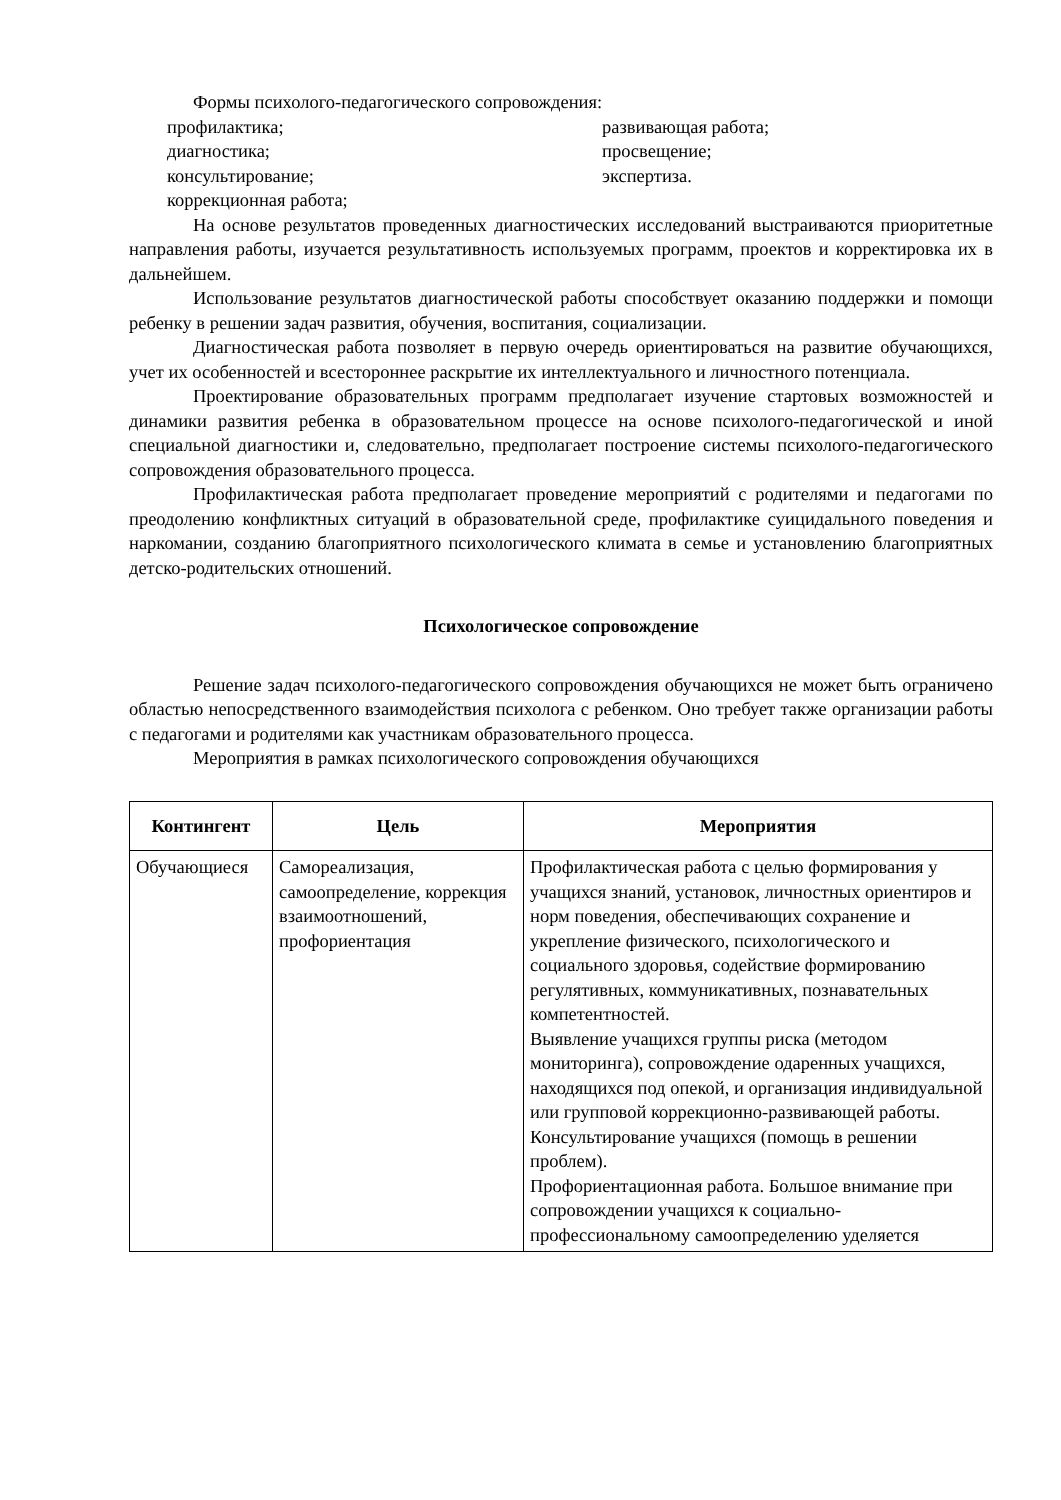Формы психолого-педагогического сопровождения:
профилактика;
развивающая работа;
диагностика;
просвещение;
консультирование;
экспертиза.
коррекционная работа;
На основе результатов проведенных диагностических исследований выстраиваются приоритетные направления работы, изучается результативность используемых программ, проектов и корректировка их в дальнейшем.
Использование результатов диагностической работы способствует оказанию поддержки и помощи ребенку в решении задач развития, обучения, воспитания, социализации.
Диагностическая работа позволяет в первую очередь ориентироваться на развитие обучающихся, учет их особенностей и всестороннее раскрытие их интеллектуального и личностного потенциала.
Проектирование образовательных программ предполагает изучение стартовых возможностей и динамики развития ребенка в образовательном процессе на основе психолого-педагогической и иной специальной диагностики и, следовательно, предполагает построение системы психолого-педагогического сопровождения образовательного процесса.
Профилактическая работа предполагает проведение мероприятий с родителями и педагогами по преодолению конфликтных ситуаций в образовательной среде, профилактике суицидального поведения и наркомании, созданию благоприятного психологического климата в семье и установлению благоприятных детско-родительских отношений.
Психологическое сопровождение
Решение задач психолого-педагогического сопровождения обучающихся не может быть ограничено областью непосредственного взаимодействия психолога с ребенком. Оно требует также организации работы с педагогами и родителями как участникам образовательного процесса.
Мероприятия в рамках психологического сопровождения обучающихся
| Контингент | Цель | Мероприятия |
| --- | --- | --- |
| Обучающиеся | Самореализация, самоопределение, коррекция взаимоотношений, профориентация | Профилактическая работа с целью формирования у учащихся знаний, установок, личностных ориентиров и норм поведения, обеспечивающих сохранение и укрепление физического, психологического и социального здоровья, содействие формированию регулятивных, коммуникативных, познавательных компетентностей. Выявление учащихся группы риска (методом мониторинга), сопровождение одаренных учащихся, находящихся под опекой, и организация индивидуальной или групповой коррекционно-развивающей работы. Консультирование учащихся (помощь в решении проблем). Профориентационная работа. Большое внимание при сопровождении учащихся к социально-профессиональному самоопределению уделяется |